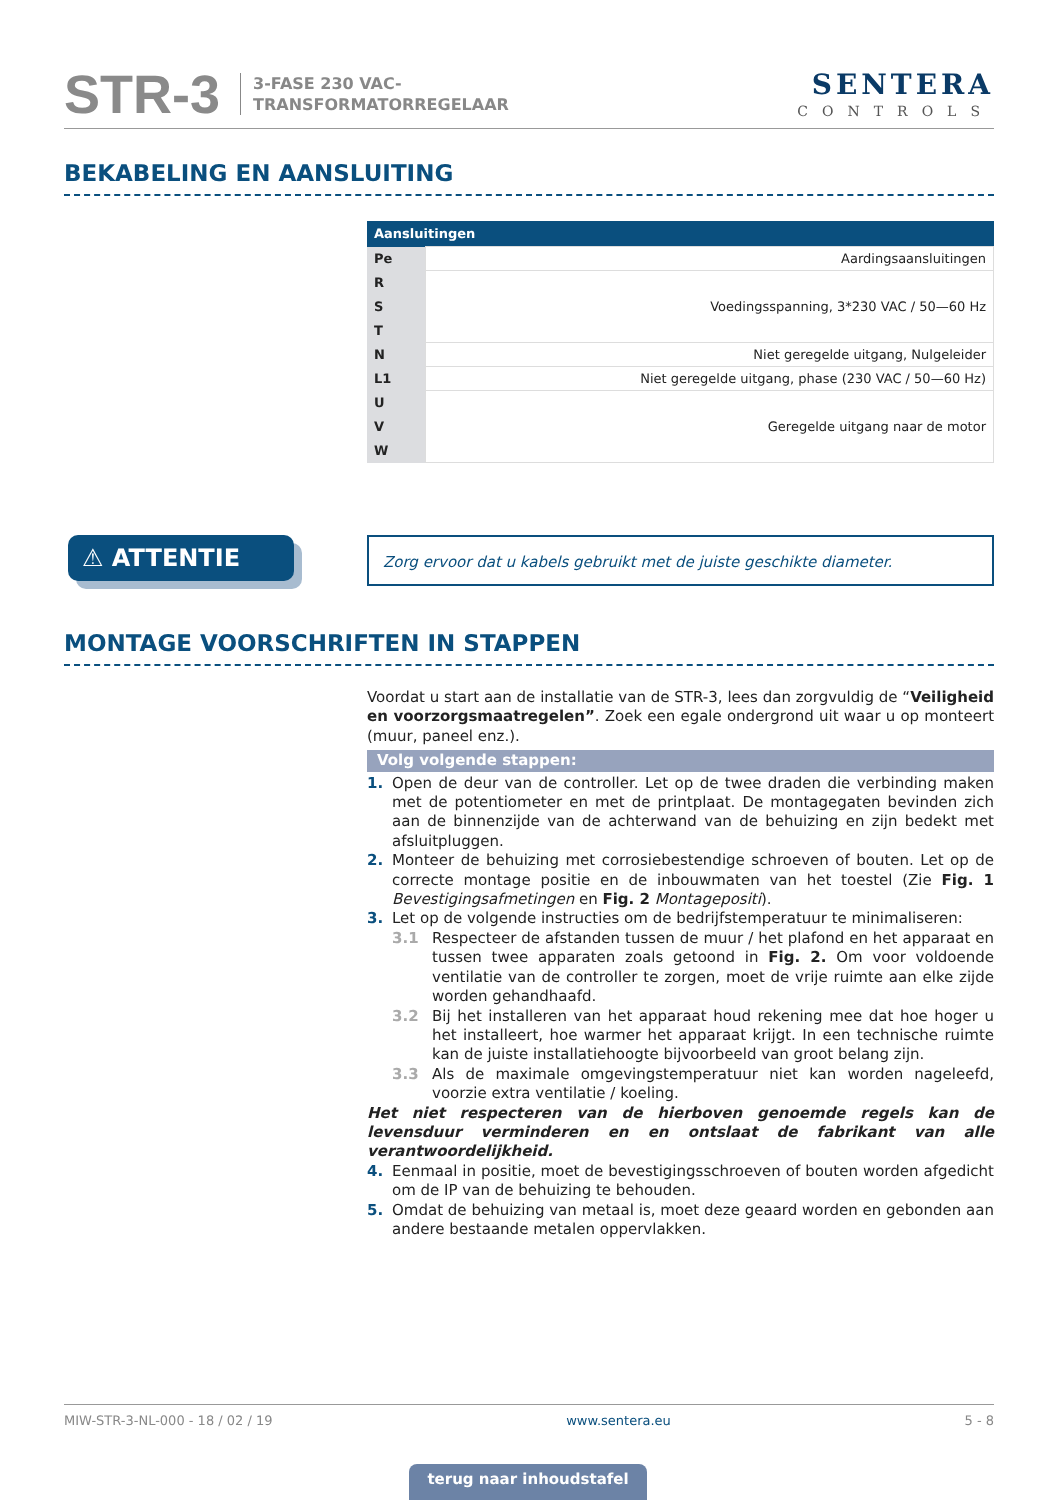STR-3
3-FASE 230 VAC-
TRANSFORMATORREGELAAR
SENTERA
CONTROLS
BEKABELING EN AANSLUITING
| Aansluitingen | |
| --- | --- |
| Pe | Aardingsaansluitingen |
| R | Voedingsspanning, 3*230 VAC / 50—60 Hz |
| S | |
| T | |
| N | Niet geregelde uitgang, Nulgeleider |
| L1 | Niet geregelde uitgang, phase (230 VAC / 50—60 Hz) |
| U | Geregelde uitgang naar de motor |
| V | |
| W | |
⚠ ATTENTIE Zorg ervoor dat u kabels gebruikt met de juiste geschikte diameter.
MONTAGE VOORSCHRIFTEN IN STAPPEN
Voordat u start aan de installatie van de STR-3, lees dan zorgvuldig de “Veiligheid en voorzorgsmaatregelen”. Zoek een egale ondergrond uit waar u op monteert (muur, paneel enz.).
Volg volgende stappen:
1. Open de deur van de controller. Let op de twee draden die verbinding maken met de potentiometer en met de printplaat. De montagegaten bevinden zich aan de binnenzijde van de achterwand van de behuizing en zijn bedekt met afsluitpluggen.
2. Monteer de behuizing met corrosiebestendige schroeven of bouten. Let op de correcte montage positie en de inbouwmaten van het toestel (Zie Fig. 1 Bevestigingsafmetingen en Fig. 2 Montagepositi).
3. Let op de volgende instructies om de bedrijfstemperatuur te minimaliseren:
3.1 Respecteer de afstanden tussen de muur / het plafond en het apparaat en tussen twee apparaten zoals getoond in Fig. 2. Om voor voldoende ventilatie van de controller te zorgen, moet de vrije ruimte aan elke zijde worden gehandhaafd.
3.2 Bij het installeren van het apparaat houd rekening mee dat hoe hoger u het installeert, hoe warmer het apparaat krijgt. In een technische ruimte kan de juiste installatiehoogte bijvoorbeeld van groot belang zijn.
3.3 Als de maximale omgevingstemperatuur niet kan worden nageleefd, voorzie extra ventilatie / koeling.
Het niet respecteren van de hierboven genoemde regels kan de levensduur verminderen en en ontslaat de fabrikant van alle verantwoordelijkheid.
4. Eenmaal in positie, moet de bevestigingsschroeven of bouten worden afgedicht om de IP van de behuizing te behouden.
5. Omdat de behuizing van metaal is, moet deze geaard worden en gebonden aan andere bestaande metalen oppervlakken.
MIW-STR-3-NL-000 - 18 / 02 / 19 www.sentera.eu 5 - 8
terug naar inhoudstafel